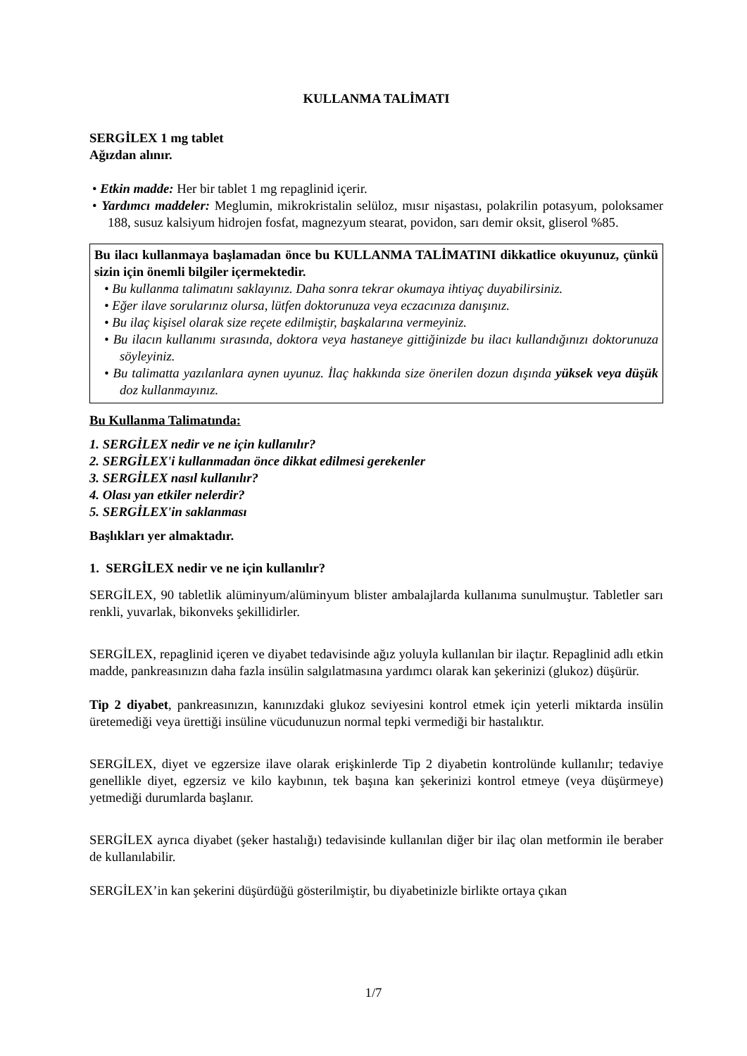KULLANMA TALİMATI
SERGİLEX 1 mg tablet
Ağızdan alınır.
• Etkin madde: Her bir tablet 1 mg repaglinid içerir.
• Yardımcı maddeler: Meglumin, mikrokristalin selüloz, mısır nişastası, polakrilin potasyum, poloksamer 188, susuz kalsiyum hidrojen fosfat, magnezyum stearat, povidon, sarı demir oksit, gliserol %85.
Bu ilacı kullanmaya başlamadan önce bu KULLANMA TALİMATINI dikkatlice okuyunuz, çünkü sizin için önemli bilgiler içermektedir.
• Bu kullanma talimatını saklayınız. Daha sonra tekrar okumaya ihtiyaç duyabilirsiniz.
• Eğer ilave sorularınız olursa, lütfen doktorunuza veya eczacınıza danışınız.
• Bu ilaç kişisel olarak size reçete edilmiştir, başkalarına vermeyiniz.
• Bu ilacın kullanımı sırasında, doktora veya hastaneye gittiğinizde bu ilacı kullandığınızı doktorunuza söyleyiniz.
• Bu talimatta yazılanlara aynen uyunuz. İlaç hakkında size önerilen dozun dışında yüksek veya düşük doz kullanmayınız.
Bu Kullanma Talimatında:
1. SERGİLEX nedir ve ne için kullanılır?
2. SERGİLEX'i kullanmadan önce dikkat edilmesi gerekenler
3. SERGİLEX nasıl kullanılır?
4. Olası yan etkiler nelerdir?
5. SERGİLEX'in saklanması
Başlıkları yer almaktadır.
1. SERGİLEX nedir ve ne için kullanılır?
SERGİLEX, 90 tabletlik alüminyum/alüminyum blister ambalajlarda kullanıma sunulmuştur. Tabletler sarı renkli, yuvarlak, bikonveks şekillidirler.
SERGİLEX, repaglinid içeren ve diyabet tedavisinde ağız yoluyla kullanılan bir ilaçtır. Repaglinid adlı etkin madde, pankreasınızın daha fazla insülin salgılatmasına yardımcı olarak kan şekerinizi (glukoz) düşürür.
Tip 2 diyabet, pankreasınızın, kanınızdaki glukoz seviyesini kontrol etmek için yeterli miktarda insülin üretemediği veya ürettiği insüline vücudunuzun normal tepki vermediği bir hastalıktır.
SERGİLEX, diyet ve egzersize ilave olarak erişkinlerde Tip 2 diyabetin kontrolünde kullanılır; tedaviye genellikle diyet, egzersiz ve kilo kaybının, tek başına kan şekerinizi kontrol etmeye (veya düşürmeye) yetmediği durumlarda başlanır.
SERGİLEX ayrıca diyabet (şeker hastalığı) tedavisinde kullanılan diğer bir ilaç olan metformin ile beraber de kullanılabilir.
SERGİLEX’in kan şekerini düşürdüğü gösterilmiştir, bu diyabetinizle birlikte ortaya çıkan
1/7